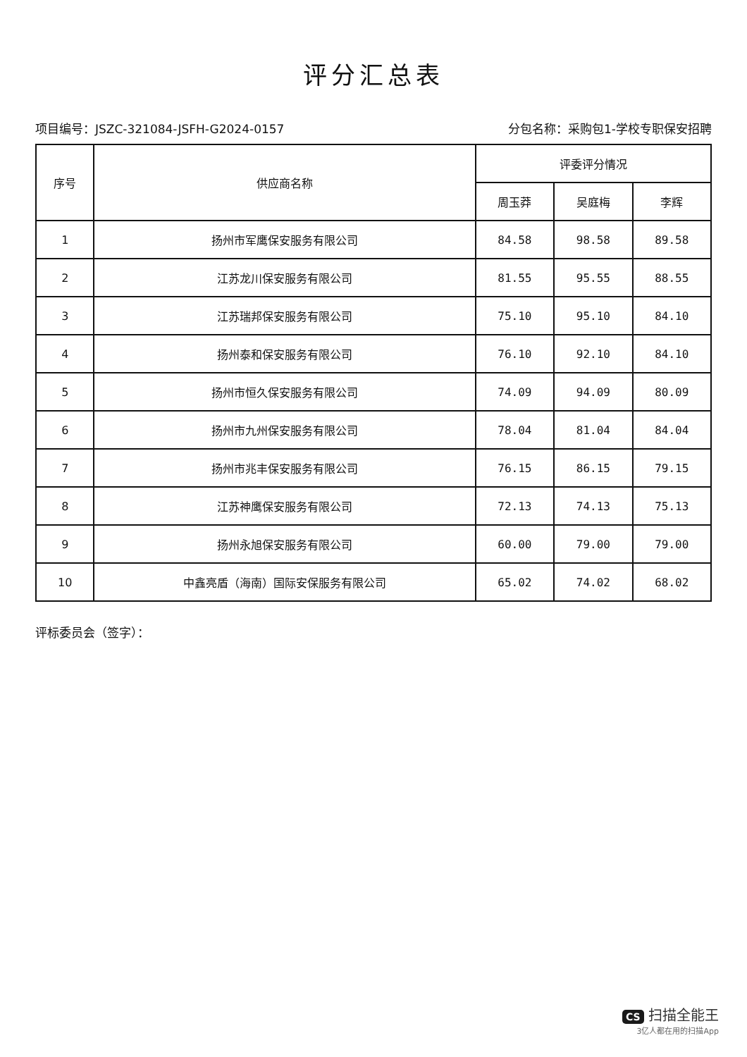评分汇总表
项目编号：JSZC-321084-JSFH-G2024-0157 分包名称：采购包1-学校专职保安招聘
| 序号 | 供应商名称 | 评委评分情况 | | |
| --- | --- | --- | --- | --- |
| | | 周玉莽 | 吴庭梅 | 李辉 |
| 1 | 扬州市军鹰保安服务有限公司 | 84.58 | 98.58 | 89.58 |
| 2 | 江苏龙川保安服务有限公司 | 81.55 | 95.55 | 88.55 |
| 3 | 江苏瑞邦保安服务有限公司 | 75.10 | 95.10 | 84.10 |
| 4 | 扬州泰和保安服务有限公司 | 76.10 | 92.10 | 84.10 |
| 5 | 扬州市恒久保安服务有限公司 | 74.09 | 94.09 | 80.09 |
| 6 | 扬州市九州保安服务有限公司 | 78.04 | 81.04 | 84.04 |
| 7 | 扬州市兆丰保安服务有限公司 | 76.15 | 86.15 | 79.15 |
| 8 | 江苏神鹰保安服务有限公司 | 72.13 | 74.13 | 75.13 |
| 9 | 扬州永旭保安服务有限公司 | 60.00 | 79.00 | 79.00 |
| 10 | 中鑫亮盾（海南）国际安保服务有限公司 | 65.02 | 74.02 | 68.02 |
评标委员会（签字）：
CS 扫描全能王
3亿人都在用的扫描App